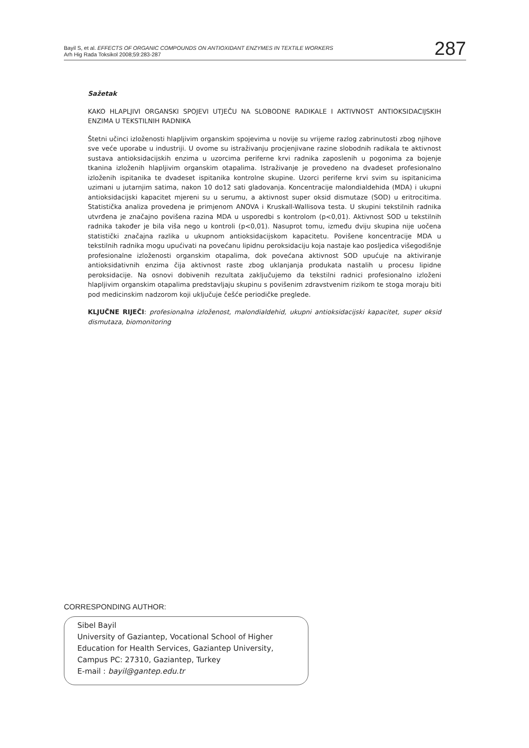Bayil S, et al. EFFECTS OF ORGANIC COMPOUNDS ON ANTIOXIDANT ENZYMES IN TEXTILE WORKERS
Arh Hig Rada Toksikol 2008;59:283-287
287
Sažetak
KAKO HLAPLJIVI ORGANSKI SPOJEVI UTJEČU NA SLOBODNE RADIKALE I AKTIVNOST ANTIOKSIDACIJSKIH ENZIMA U TEKSTILNIH RADNIKA
Štetni učinci izloženosti hlapljivim organskim spojevima u novije su vrijeme razlog zabrinutosti zbog njihove sve veće uporabe u industriji. U ovome su istraživanju procjenjivane razine slobodnih radikala te aktivnost sustava antioksidacijskih enzima u uzorcima periferne krvi radnika zaposlenih u pogonima za bojenje tkanina izloženih hlapljivim organskim otapalima. Istraživanje je provedeno na dvadeset profesionalno izloženih ispitanika te dvadeset ispitanika kontrolne skupine. Uzorci periferne krvi svim su ispitanicima uzimani u jutarnjim satima, nakon 10 do12 sati gladovanja. Koncentracije malondialdehida (MDA) i ukupni antioksidacijski kapacitet mjereni su u serumu, a aktivnost super oksid dismutaze (SOD) u eritrocitima. Statistička analiza provedena je primjenom ANOVA i Kruskall-Wallisova testa. U skupini tekstilnih radnika utvrđena je značajno povišena razina MDA u usporedbi s kontrolom (p<0,01). Aktivnost SOD u tekstilnih radnika također je bila viša nego u kontroli (p<0,01). Nasuprot tomu, između dviju skupina nije uočena statistički značajna razlika u ukupnom antioksidacijskom kapacitetu. Povišene koncentracije MDA u tekstilnih radnika mogu upućivati na povećanu lipidnu peroksidaciju koja nastaje kao posljedica višegodišnje profesionalne izloženosti organskim otapalima, dok povećana aktivnost SOD upućuje na aktiviranje antioksidativnih enzima čija aktivnost raste zbog uklanjanja produkata nastalih u procesu lipidne peroksidacije. Na osnovi dobivenih rezultata zaključujemo da tekstilni radnici profesionalno izloženi hlapljivim organskim otapalima predstavljaju skupinu s povišenim zdravstvenim rizikom te stoga moraju biti pod medicinskim nadzorom koji uključuje češće periodičke preglede.
KLJUČNE RIJEČI: profesionalna izloženost, malondialdehid, ukupni antioksidacijski kapacitet, super oksid dismutaza, biomonitoring
CORRESPONDING AUTHOR:
Sibel Bayil
University of Gaziantep, Vocational School of Higher Education for Health Services, Gaziantep University,
Campus PC: 27310, Gaziantep, Turkey
E-mail : bayil@gantep.edu.tr